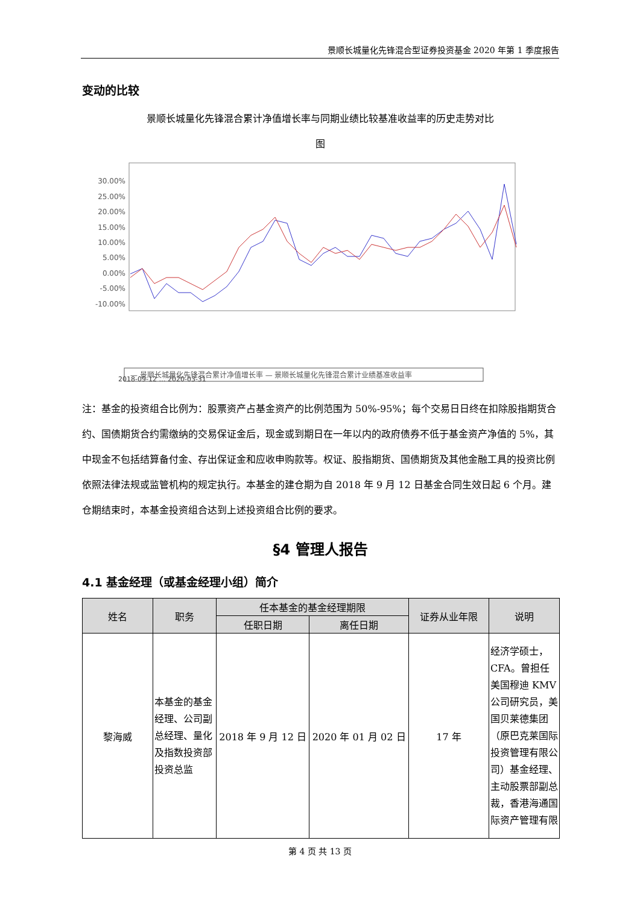景顺长城量化先锋混合型证券投资基金 2020 年第 1 季度报告
变动的比较
景顺长城量化先锋混合累计净值增长率与同期业绩比较基准收益率的历史走势对比
图
30.00%
25.00%
20.00%
15.00%
10.00%
5.00%
0.00%
-5.00%
-10.00%
2018-09-12 … 2020-03-31
— 景顺长城量化先锋混合累计净值增长率 — 景顺长城量化先锋混合累计业绩基准收益率
注：基金的投资组合比例为：股票资产占基金资产的比例范围为 50%-95%；每个交易日日终在扣除股指期货合约、国债期货合约需缴纳的交易保证金后，现金或到期日在一年以内的政府债券不低于基金资产净值的 5%，其中现金不包括结算备付金、存出保证金和应收申购款等。权证、股指期货、国债期货及其他金融工具的投资比例依照法律法规或监管机构的规定执行。本基金的建仓期为自 2018 年 9 月 12 日基金合同生效日起 6 个月。建仓期结束时，本基金投资组合达到上述投资组合比例的要求。
§4 管理人报告
4.1 基金经理（或基金经理小组）简介
| 姓名 | 职务 | 任本基金的基金经理期限 | | 证券从业年限 | 说明 |
| --- | --- | --- | --- | --- | --- |
| | | 任职日期 | 离任日期 | | |
| 黎海威 | 本基金的基金经理、公司副总经理、量化及指数投资部投资总监 | 2018 年 9 月 12 日 | 2020 年 01 月 02 日 | 17 年 | 经济学硕士，CFA。曾担任美国穆迪 KMV 公司研究员，美国贝莱德集团（原巴克莱国际投资管理有限公司）基金经理、主动股票部副总裁，香港海通国际资产管理有限 |
第 4 页 共 13 页